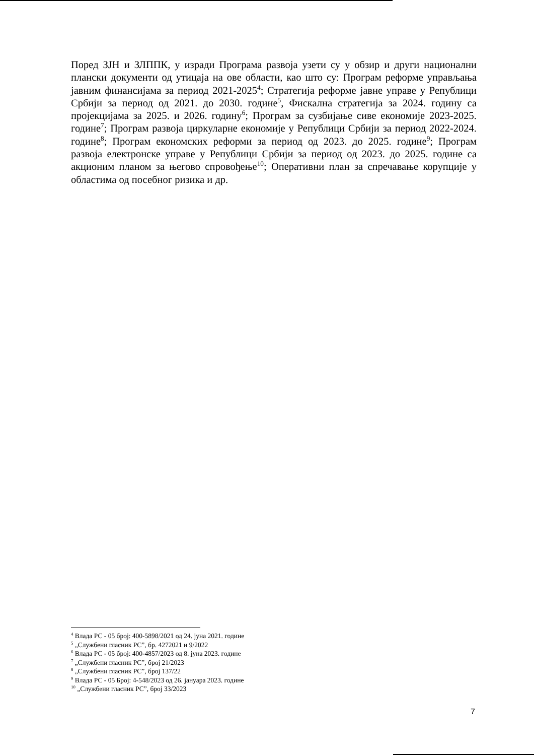Поред ЗЈН и ЗЛППК, у изради Програма развоја узети су у обзир и други национални плански документи од утицаја на ове области, као што су: Програм реформе управљања јавним финансијама за период 2021-2025<sup>4</sup>; Стратегија реформе јавне управе у Републици Србији за период од 2021. до 2030. године<sup>5</sup>, Фискална стратегија за 2024. годину са пројекцијама за 2025. и 2026. годину<sup>6</sup>; Програм за сузбијање сиве економије 2023-2025. године<sup>7</sup>; Програм развоја циркуларне економије у Републици Србији за период 2022-2024. године<sup>8</sup>; Програм економских реформи за период од 2023. до 2025. године<sup>9</sup>; Програм развоја електронске управе у Републици Србији за период од 2023. до 2025. године са акционим планом за његово спровођење<sup>10</sup>; Оперативни план за спречавање корупције у областима од посебног ризика и др.
<sup>4</sup> Влада РС - 05 број: 400-5898/2021 од 24. јуна 2021. године
<sup>5</sup> „Службени гласник РС”, бр. 4272021 и 9/2022
<sup>6</sup> Влада РС - 05 број: 400-4857/2023 од 8. јуна 2023. године
<sup>7</sup> „Службени гласник РС”, број 21/2023
<sup>8</sup> „Службени гласник РС”, број 137/22
<sup>9</sup> Влада РС - 05 Број: 4-548/2023 од 26. јануара 2023. године
<sup>10</sup> „Службени гласник РС”, број 33/2023
7